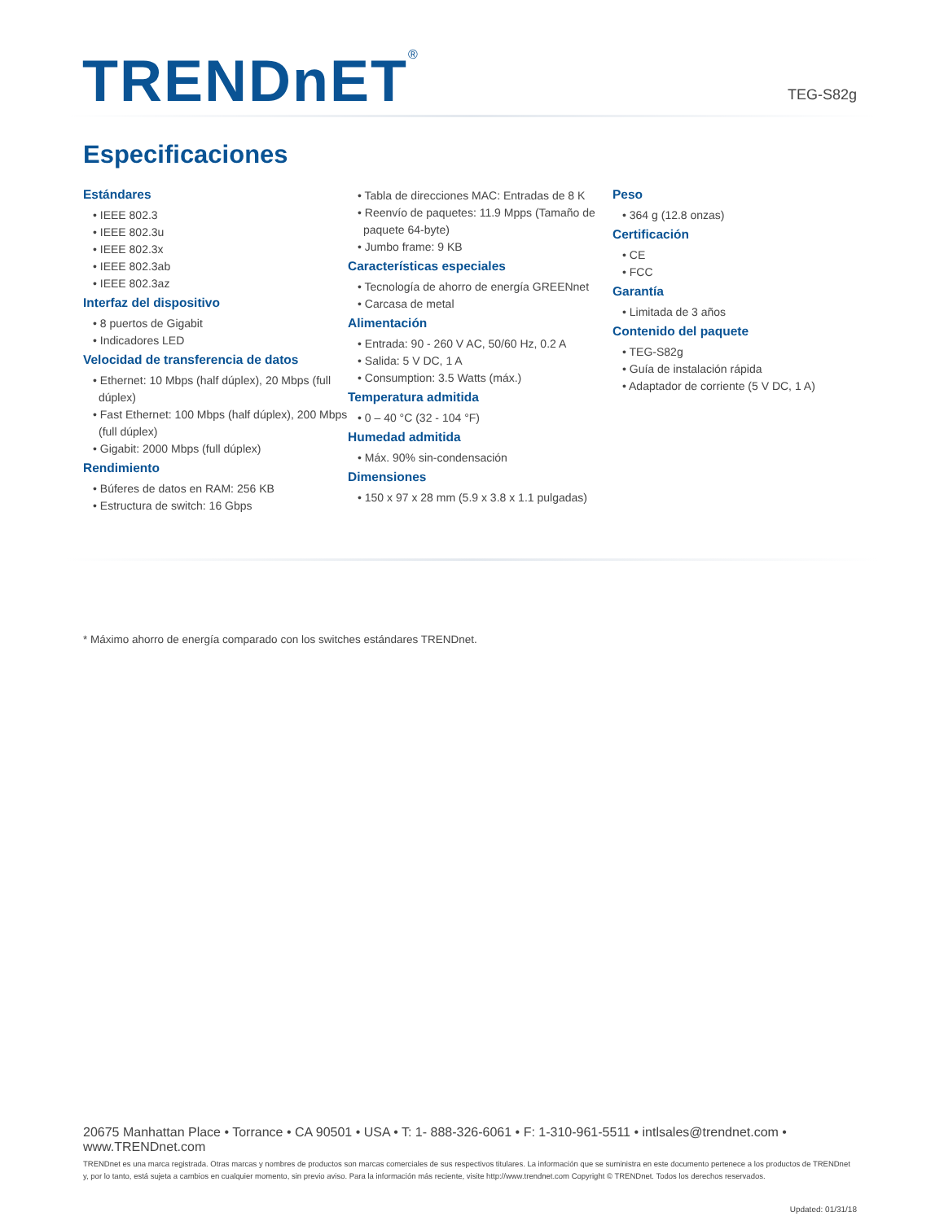TRENDnET<sup>®</sup> TEG-S82g
Especificaciones
Estándares
• IEEE 802.3
• IEEE 802.3u
• IEEE 802.3x
• IEEE 802.3ab
• IEEE 802.3az
Interfaz del dispositivo
• 8 puertos de Gigabit
• Indicadores LED
Velocidad de transferencia de datos
• Ethernet: 10 Mbps (half dúplex), 20 Mbps (full dúplex)
• Fast Ethernet: 100 Mbps (half dúplex), 200 Mbps (full dúplex)
• Gigabit: 2000 Mbps (full dúplex)
Rendimiento
• Búferes de datos en RAM: 256 KB
• Estructura de switch: 16 Gbps
• Tabla de direcciones MAC: Entradas de 8 K
• Reenvío de paquetes: 11.9 Mpps (Tamaño de paquete 64-byte)
• Jumbo frame: 9 KB
Características especiales
• Tecnología de ahorro de energía GREENnet
• Carcasa de metal
Alimentación
• Entrada: 90 - 260 V AC, 50/60 Hz, 0.2 A
• Salida: 5 V DC, 1 A
• Consumption: 3.5 Watts (máx.)
Temperatura admitida
• 0 – 40 °C (32 - 104 °F)
Humedad admitida
• Máx. 90% sin-condensación
Dimensiones
• 150 x 97 x 28 mm (5.9 x 3.8 x 1.1 pulgadas)
Peso
• 364 g (12.8 onzas)
Certificación
• CE
• FCC
Garantía
• Limitada de 3 años
Contenido del paquete
• TEG-S82g
• Guía de instalación rápida
• Adaptador de corriente (5 V DC, 1 A)
* Máximo ahorro de energía comparado con los switches estándares TRENDnet.
20675 Manhattan Place • Torrance • CA 90501 • USA • T: 1- 888-326-6061 • F: 1-310-961-5511 • intlsales@trendnet.com • www.TRENDnet.com
TRENDnet es una marca registrada. Otras marcas y nombres de productos son marcas comerciales de sus respectivos titulares. La información que se suministra en este documento pertenece a los productos de TRENDnet y, por lo tanto, está sujeta a cambios en cualquier momento, sin previo aviso. Para la información más reciente, visite http://www.trendnet.com Copyright © TRENDnet. Todos los derechos reservados.
Updated: 01/31/18